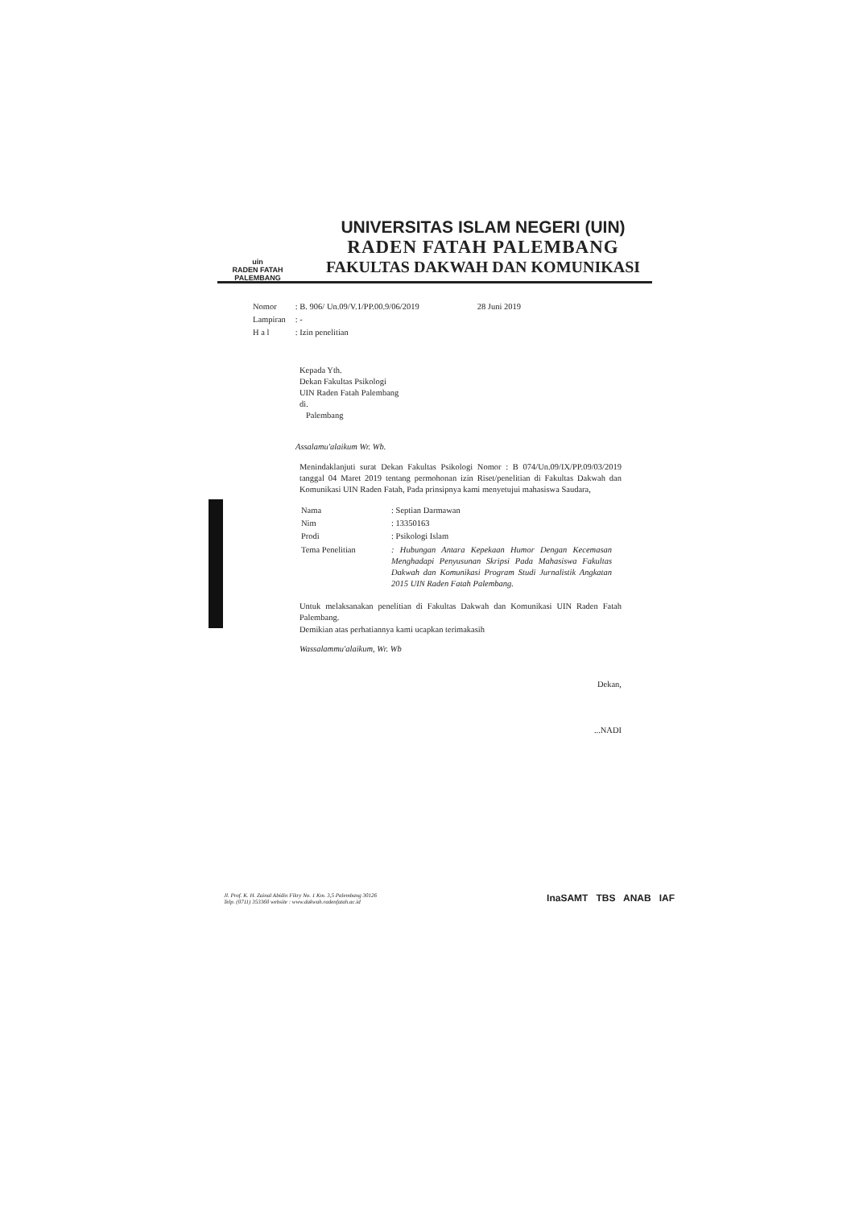uin
RADEN FATAH
PALEMBANG
UNIVERSITAS ISLAM NEGERI (UIN)
RADEN FATAH PALEMBANG
FAKULTAS DAKWAH DAN KOMUNIKASI
| Nomor | : B. 906/ Un.09/V.1/PP.00.9/06/2019 | 28 Juni 2019 |
| Lampiran | : - | |
| H a l | : Izin penelitian | |
Kepada Yth.
Dekan Fakultas Psikologi
UIN Raden Fatah Palembang
di.
Palembang
Assalamu'alaikum Wr. Wb.
Menindaklanjuti surat Dekan Fakultas Psikologi Nomor : B 074/Un.09/IX/PP.09/03/2019 tanggal 04 Maret 2019 tentang permohonan izin Riset/penelitian di Fakultas Dakwah dan Komunikasi UIN Raden Fatah, Pada prinsipnya kami menyetujui mahasiswa Saudara,
| Nama | : Septian Darmawan |
| Nim | : 13350163 |
| Prodi | : Psikologi Islam |
| Tema Penelitian | : Hubungan Antara Kepekaan Humor Dengan Kecemasan Menghadapi Penyusunan Skripsi Pada Mahasiswa Fakultas Dakwah dan Komunikasi Program Studi Jurnalistik Angkatan 2015 UIN Raden Fatah Palembang. |
Untuk melaksanakan penelitian di Fakultas Dakwah dan Komunikasi UIN Raden Fatah Palembang.
Demikian atas perhatiannya kami ucapkan terimakasih
Wassalammu'alaikum, Wr. Wb
Dekan,
...NADI
Jl. Prof. K. H. Zainal Abidin Fikry No. 1 Km. 3,5 Palembang 30126
Telp. (0711) 353360 website : www.dakwah.radenfatah.ac.id
InaSAMT TBS ANAB IAF